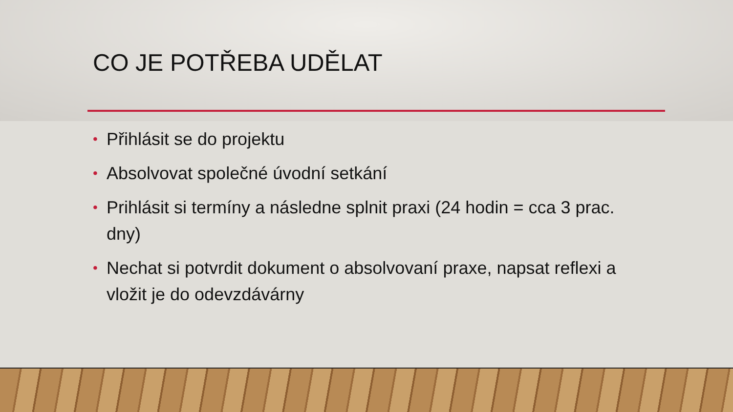CO JE POTŘEBA UDĚLAT
• Přihlásit se do projektu
• Absolvovat společné úvodní setkání
• Prihlásit si termíny a následne splnit praxi (24 hodin = cca 3 prac. dny)
• Nechat si potvrdit dokument o absolvovaní praxe, napsat reflexi a vložit je do odevzdávárny